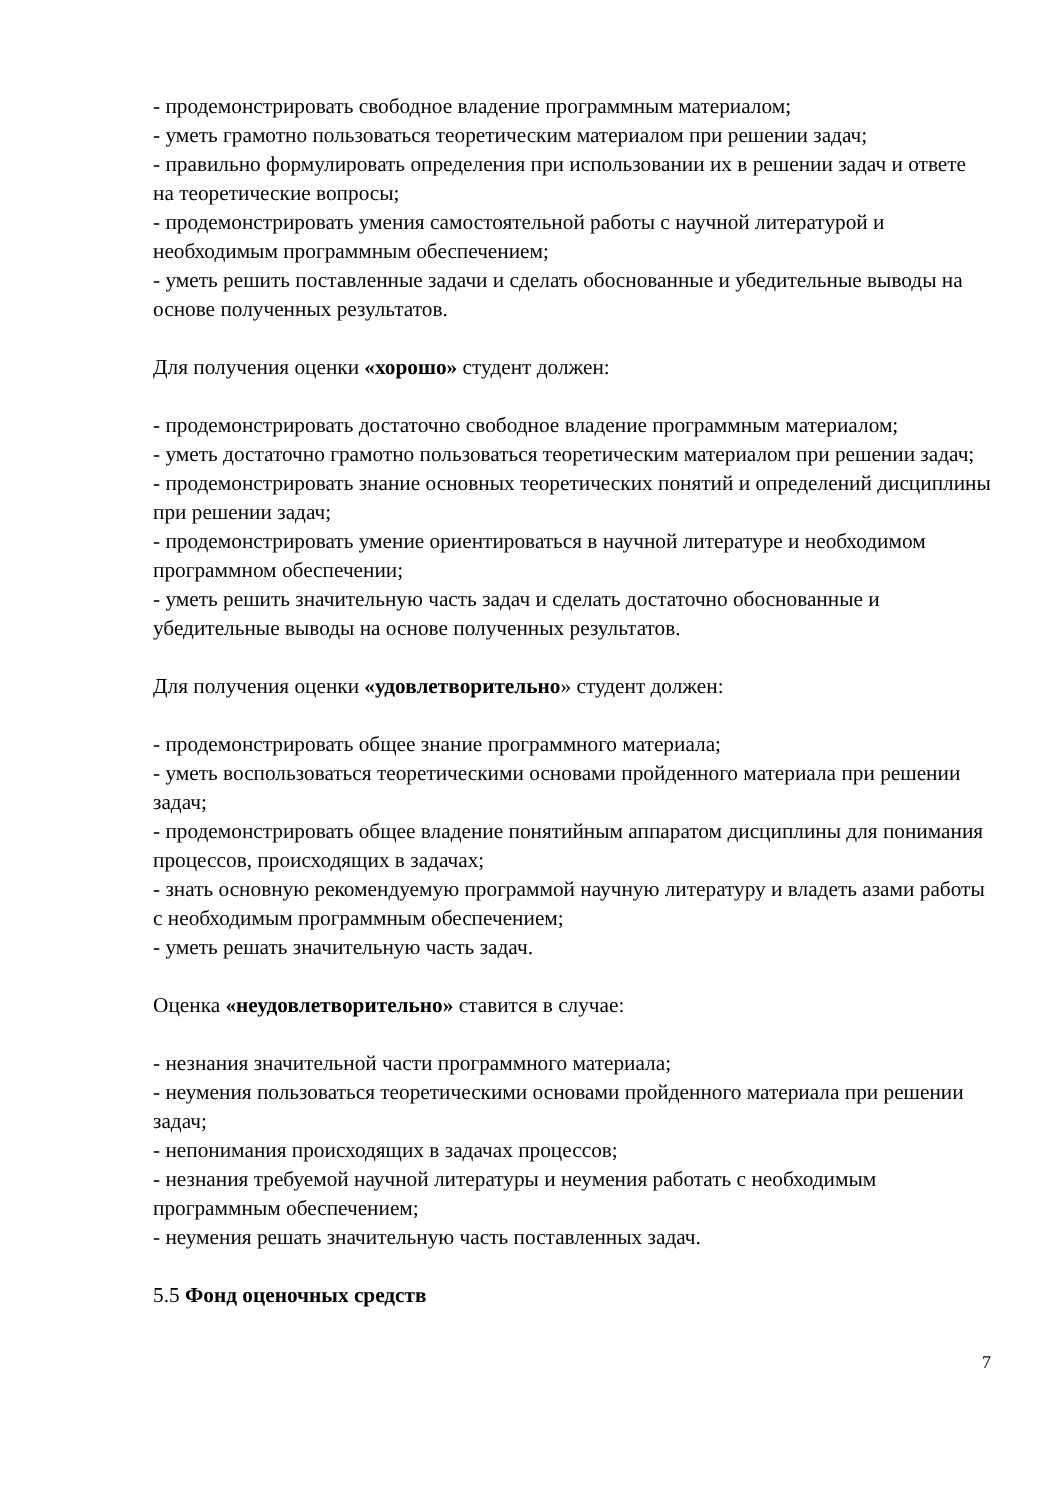- продемонстрировать свободное владение программным материалом;
- уметь грамотно пользоваться теоретическим материалом при решении задач;
- правильно формулировать определения при использовании их в решении задач и ответе на теоретические вопросы;
- продемонстрировать умения самостоятельной работы с научной литературой и необходимым программным обеспечением;
- уметь решить поставленные задачи и сделать обоснованные и убедительные выводы на основе полученных результатов.
Для получения оценки «хорошо» студент должен:
- продемонстрировать достаточно свободное владение программным материалом;
- уметь достаточно грамотно пользоваться теоретическим материалом при решении задач;
- продемонстрировать знание основных теоретических понятий и определений дисциплины при решении задач;
- продемонстрировать умение ориентироваться в научной литературе и необходимом программном обеспечении;
- уметь решить значительную часть задач и сделать достаточно обоснованные и убедительные выводы на основе полученных результатов.
Для получения оценки «удовлетворительно» студент должен:
- продемонстрировать общее знание программного материала;
- уметь воспользоваться теоретическими основами пройденного материала при решении задач;
- продемонстрировать общее владение понятийным аппаратом дисциплины для понимания процессов, происходящих в задачах;
- знать основную рекомендуемую программой научную литературу и владеть азами работы с необходимым программным обеспечением;
- уметь решать значительную часть задач.
Оценка «неудовлетворительно» ставится в случае:
- незнания значительной части программного материала;
- неумения пользоваться теоретическими основами пройденного материала при решении задач;
- непонимания происходящих в задачах процессов;
- незнания требуемой научной литературы и неумения работать с необходимым программным обеспечением;
- неумения решать значительную часть поставленных задач.
5.5 Фонд оценочных средств
7